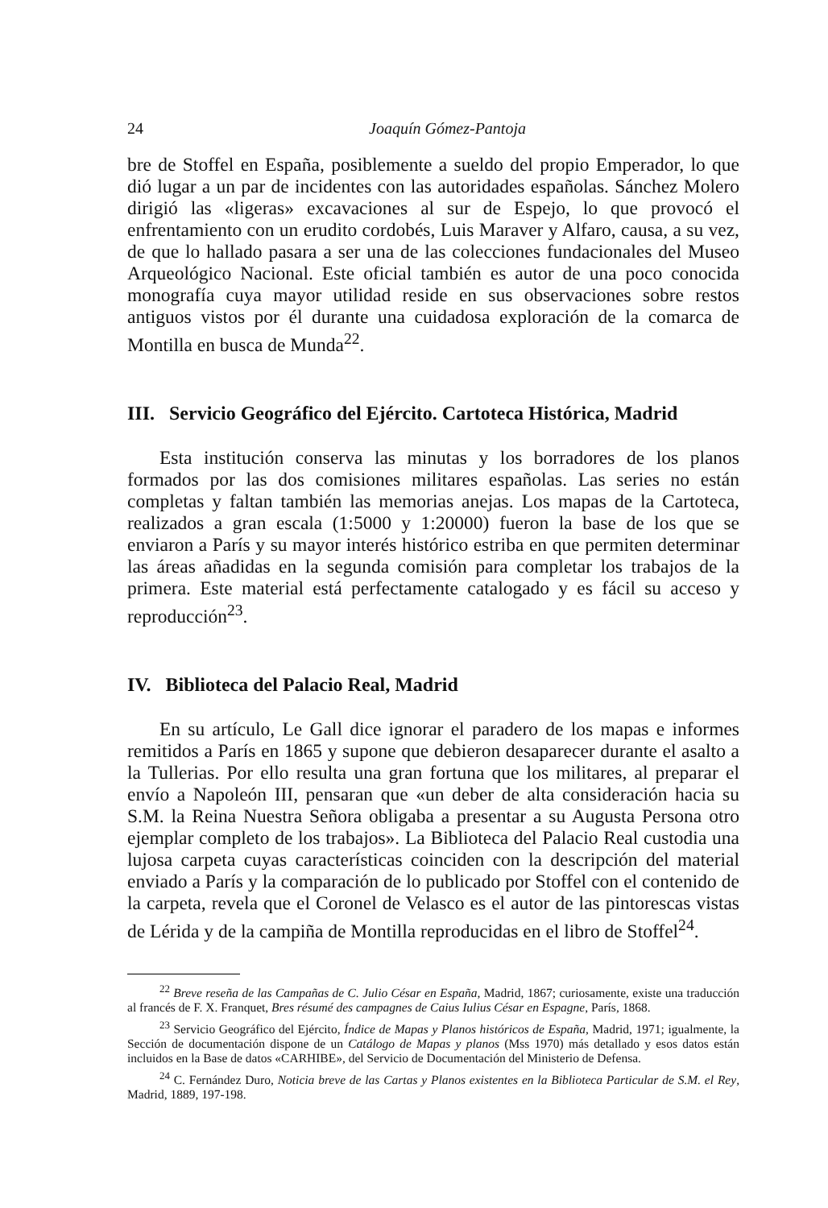24 Joaquín Gómez-Pantoja
bre de Stoffel en España, posiblemente a sueldo del propio Emperador, lo que dió lugar a un par de incidentes con las autoridades españolas. Sánchez Molero dirigió las «ligeras» excavaciones al sur de Espejo, lo que provocó el enfrentamiento con un erudito cordobés, Luis Maraver y Alfaro, causa, a su vez, de que lo hallado pasara a ser una de las colecciones fundacionales del Museo Arqueológico Nacional. Este oficial también es autor de una poco conocida monografía cuya mayor utilidad reside en sus observaciones sobre restos antiguos vistos por él durante una cuidadosa exploración de la comarca de Montilla en busca de Munda<sup>22</sup>.
III. Servicio Geográfico del Ejército. Cartoteca Histórica, Madrid
Esta institución conserva las minutas y los borradores de los planos formados por las dos comisiones militares españolas. Las series no están completas y faltan también las memorias anejas. Los mapas de la Cartoteca, realizados a gran escala (1:5000 y 1:20000) fueron la base de los que se enviaron a París y su mayor interés histórico estriba en que permiten determinar las áreas añadidas en la segunda comisión para completar los trabajos de la primera. Este material está perfectamente catalogado y es fácil su acceso y reproducción<sup>23</sup>.
IV. Biblioteca del Palacio Real, Madrid
En su artículo, Le Gall dice ignorar el paradero de los mapas e informes remitidos a París en 1865 y supone que debieron desaparecer durante el asalto a la Tullerias. Por ello resulta una gran fortuna que los militares, al preparar el envío a Napoleón III, pensaran que «un deber de alta consideración hacia su S.M. la Reina Nuestra Señora obligaba a presentar a su Augusta Persona otro ejemplar completo de los trabajos». La Biblioteca del Palacio Real custodia una lujosa carpeta cuyas características coinciden con la descripción del material enviado a París y la comparación de lo publicado por Stoffel con el contenido de la carpeta, revela que el Coronel de Velasco es el autor de las pintorescas vistas de Lérida y de la campiña de Montilla reproducidas en el libro de Stoffel<sup>24</sup>.
<sup>22</sup> Breve reseña de las Campañas de C. Julio César en España, Madrid, 1867; curiosamente, existe una traducción al francés de F. X. Franquet, Bres résumé des campagnes de Caius Iulius César en Espagne, París, 1868.
<sup>23</sup> Servicio Geográfico del Ejército, Índice de Mapas y Planos históricos de España, Madrid, 1971; igualmente, la Sección de documentación dispone de un Catálogo de Mapas y planos (Mss 1970) más detallado y esos datos están incluidos en la Base de datos «CARHIBE», del Servicio de Documentación del Ministerio de Defensa.
<sup>24</sup> C. Fernández Duro, Noticia breve de las Cartas y Planos existentes en la Biblioteca Particular de S.M. el Rey, Madrid, 1889, 197-198.